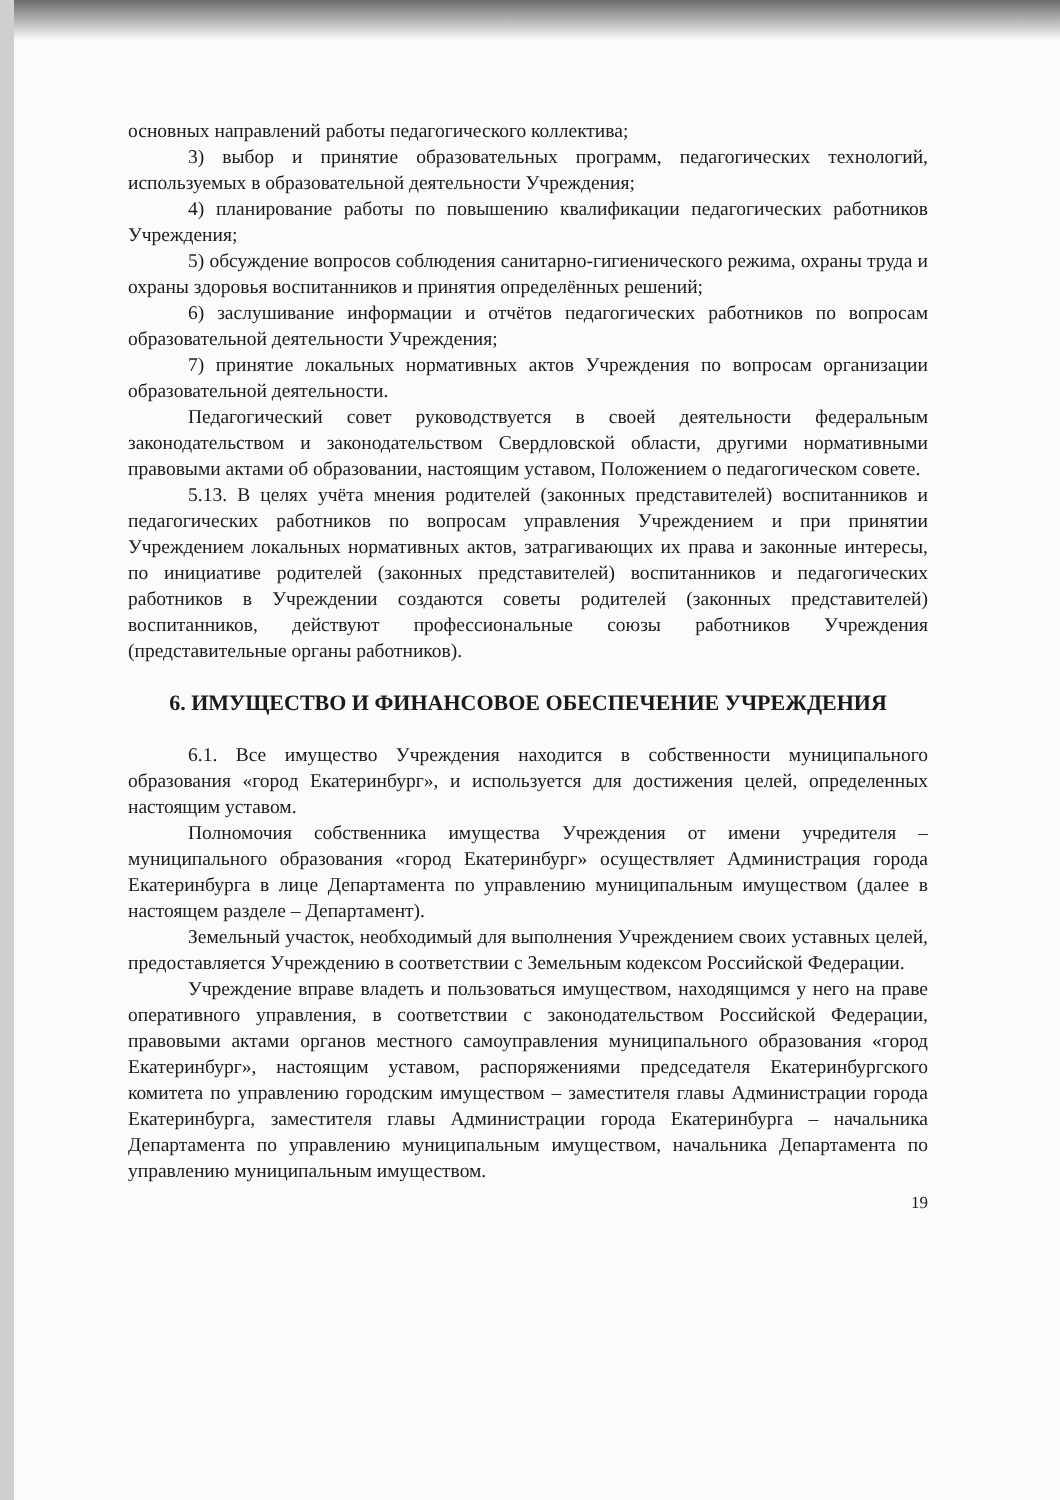основных направлений работы педагогического коллектива;
3) выбор и принятие образовательных программ, педагогических технологий, используемых в образовательной деятельности Учреждения;
4) планирование работы по повышению квалификации педагогических работников Учреждения;
5) обсуждение вопросов соблюдения санитарно-гигиенического режима, охраны труда и охраны здоровья воспитанников и принятия определённых решений;
6) заслушивание информации и отчётов педагогических работников по вопросам образовательной деятельности Учреждения;
7) принятие локальных нормативных актов Учреждения по вопросам организации образовательной деятельности.
Педагогический совет руководствуется в своей деятельности федеральным законодательством и законодательством Свердловской области, другими нормативными правовыми актами об образовании, настоящим уставом, Положением о педагогическом совете.
5.13. В целях учёта мнения родителей (законных представителей) воспитанников и педагогических работников по вопросам управления Учреждением и при принятии Учреждением локальных нормативных актов, затрагивающих их права и законные интересы, по инициативе родителей (законных представителей) воспитанников и педагогических работников в Учреждении создаются советы родителей (законных представителей) воспитанников, действуют профессиональные союзы работников Учреждения (представительные органы работников).
6. ИМУЩЕСТВО И ФИНАНСОВОЕ ОБЕСПЕЧЕНИЕ УЧРЕЖДЕНИЯ
6.1. Все имущество Учреждения находится в собственности муниципального образования «город Екатеринбург», и используется для достижения целей, определенных настоящим уставом.
Полномочия собственника имущества Учреждения от имени учредителя – муниципального образования «город Екатеринбург» осуществляет Администрация города Екатеринбурга в лице Департамента по управлению муниципальным имуществом (далее в настоящем разделе – Департамент).
Земельный участок, необходимый для выполнения Учреждением своих уставных целей, предоставляется Учреждению в соответствии с Земельным кодексом Российской Федерации.
Учреждение вправе владеть и пользоваться имуществом, находящимся у него на праве оперативного управления, в соответствии с законодательством Российской Федерации, правовыми актами органов местного самоуправления муниципального образования «город Екатеринбург», настоящим уставом, распоряжениями председателя Екатеринбургского комитета по управлению городским имуществом – заместителя главы Администрации города Екатеринбурга, заместителя главы Администрации города Екатеринбурга – начальника Департамента по управлению муниципальным имуществом, начальника Департамента по управлению муниципальным имуществом.
19